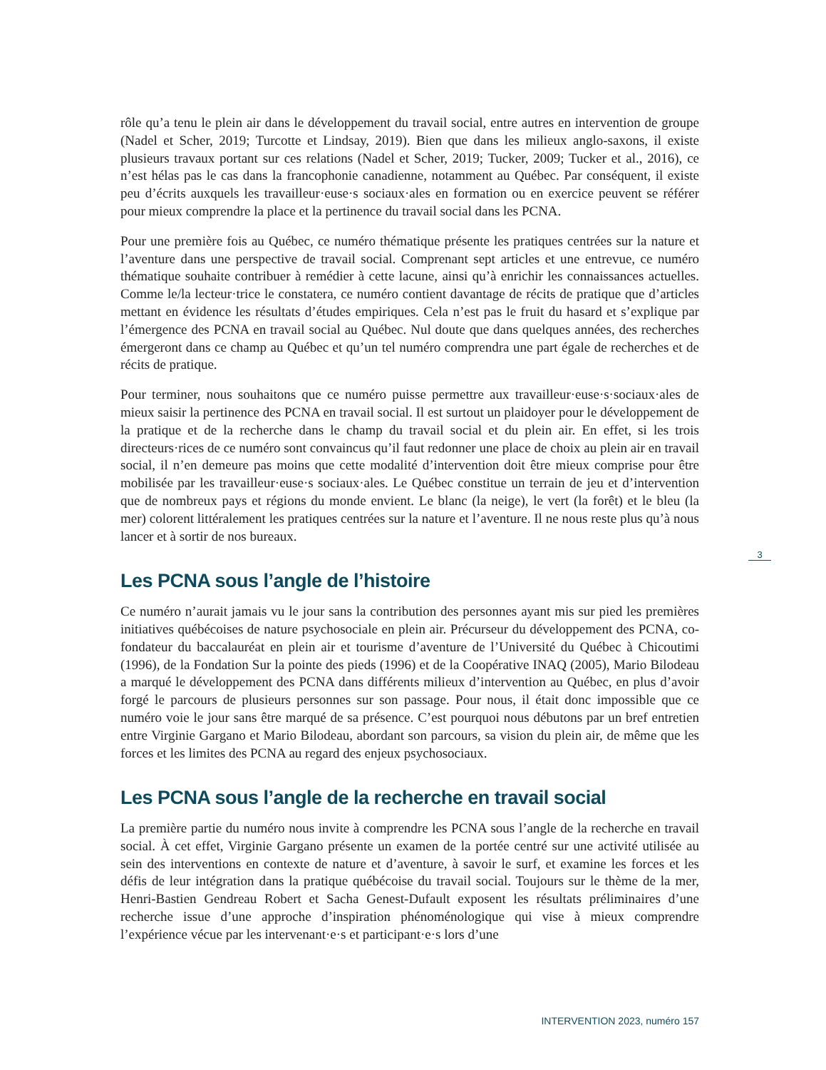rôle qu’a tenu le plein air dans le développement du travail social, entre autres en intervention de groupe (Nadel et Scher, 2019; Turcotte et Lindsay, 2019). Bien que dans les milieux anglo-saxons, il existe plusieurs travaux portant sur ces relations (Nadel et Scher, 2019; Tucker, 2009; Tucker et al., 2016), ce n’est hélas pas le cas dans la francophonie canadienne, notamment au Québec. Par conséquent, il existe peu d’écrits auxquels les travailleur·euse·s sociaux·ales en formation ou en exercice peuvent se référer pour mieux comprendre la place et la pertinence du travail social dans les PCNA.
Pour une première fois au Québec, ce numéro thématique présente les pratiques centrées sur la nature et l’aventure dans une perspective de travail social. Comprenant sept articles et une entrevue, ce numéro thématique souhaite contribuer à remédier à cette lacune, ainsi qu’à enrichir les connaissances actuelles. Comme le/la lecteur·trice le constatera, ce numéro contient davantage de récits de pratique que d’articles mettant en évidence les résultats d’études empiriques. Cela n’est pas le fruit du hasard et s’explique par l’émergence des PCNA en travail social au Québec. Nul doute que dans quelques années, des recherches émergeront dans ce champ au Québec et qu’un tel numéro comprendra une part égale de recherches et de récits de pratique.
Pour terminer, nous souhaitons que ce numéro puisse permettre aux travailleur·euse·s·sociaux·ales de mieux saisir la pertinence des PCNA en travail social. Il est surtout un plaidoyer pour le développement de la pratique et de la recherche dans le champ du travail social et du plein air. En effet, si les trois directeurs·rices de ce numéro sont convaincus qu’il faut redonner une place de choix au plein air en travail social, il n’en demeure pas moins que cette modalité d’intervention doit être mieux comprise pour être mobilisée par les travailleur·euse·s sociaux·ales. Le Québec constitue un terrain de jeu et d’intervention que de nombreux pays et régions du monde envient. Le blanc (la neige), le vert (la forêt) et le bleu (la mer) colorent littéralement les pratiques centrées sur la nature et l’aventure. Il ne nous reste plus qu’à nous lancer et à sortir de nos bureaux.
Les PCNA sous l’angle de l’histoire
Ce numéro n’aurait jamais vu le jour sans la contribution des personnes ayant mis sur pied les premières initiatives québécoises de nature psychosociale en plein air. Précurseur du développement des PCNA, co-fondateur du baccalauréat en plein air et tourisme d’aventure de l’Université du Québec à Chicoutimi (1996), de la Fondation Sur la pointe des pieds (1996) et de la Coopérative INAQ (2005), Mario Bilodeau a marqué le développement des PCNA dans différents milieux d’intervention au Québec, en plus d’avoir forgé le parcours de plusieurs personnes sur son passage. Pour nous, il était donc impossible que ce numéro voie le jour sans être marqué de sa présence. C’est pourquoi nous débutons par un bref entretien entre Virginie Gargano et Mario Bilodeau, abordant son parcours, sa vision du plein air, de même que les forces et les limites des PCNA au regard des enjeux psychosociaux.
Les PCNA sous l’angle de la recherche en travail social
La première partie du numéro nous invite à comprendre les PCNA sous l’angle de la recherche en travail social. À cet effet, Virginie Gargano présente un examen de la portée centré sur une activité utilisée au sein des interventions en contexte de nature et d’aventure, à savoir le surf, et examine les forces et les défis de leur intégration dans la pratique québécoise du travail social. Toujours sur le thème de la mer, Henri-Bastien Gendreau Robert et Sacha Genest-Dufault exposent les résultats préliminaires d’une recherche issue d’une approche d’inspiration phénoménologique qui vise à mieux comprendre l’expérience vécue par les intervenant·e·s et participant·e·s lors d’une
3
INTERVENTION 2023, numéro 157